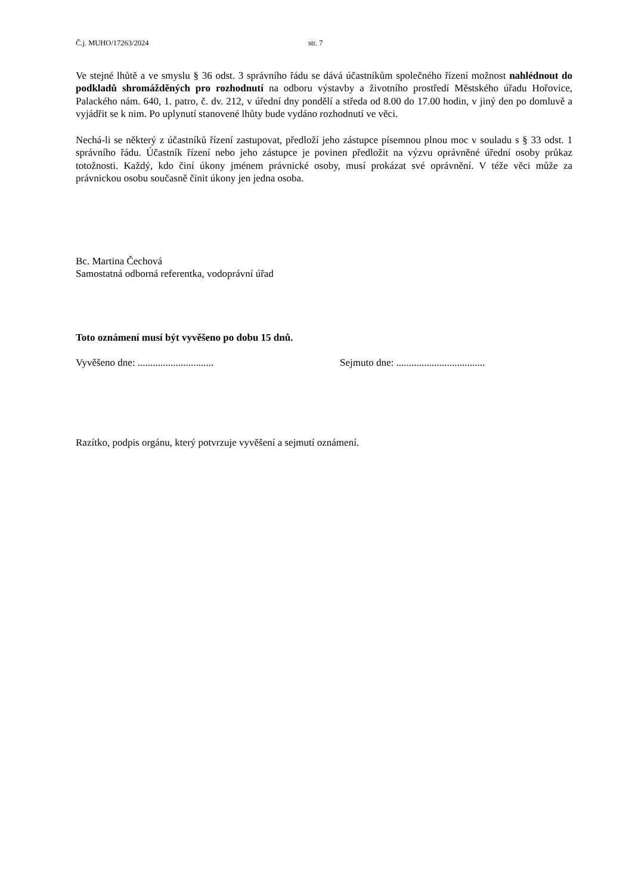Č.j. MUHO/17263/2024 str. 7
Ve stejné lhůtě a ve smyslu § 36 odst. 3 správního řádu se dává účastníkům společného řízení možnost nahlédnout do podkladů shromážděných pro rozhodnutí na odboru výstavby a životního prostředí Městského úřadu Hořovice, Palackého nám. 640, 1. patro, č. dv. 212, v úřední dny pondělí a středa od 8.00 do 17.00 hodin, v jiný den po domluvě a vyjádřit se k nim. Po uplynutí stanovené lhůty bude vydáno rozhodnutí ve věci.
Nechá-li se některý z účastníků řízení zastupovat, předloží jeho zástupce písemnou plnou moc v souladu s § 33 odst. 1 správního řádu. Účastník řízení nebo jeho zástupce je povinen předložit na výzvu oprávněné úřední osoby průkaz totožnosti. Každý, kdo činí úkony jménem právnické osoby, musí prokázat své oprávnění. V téže věci může za právnickou osobu současně činit úkony jen jedna osoba.
Bc. Martina Čechová
Samostatná odborná referentka, vodoprávní úřad
Toto oznámení musí být vyvěšeno po dobu 15 dnů.
Vyvěšeno dne: .............................. Sejmuto dne: ...................................
Razítko, podpis orgánu, který potvrzuje vyvěšení a sejmutí oznámení.